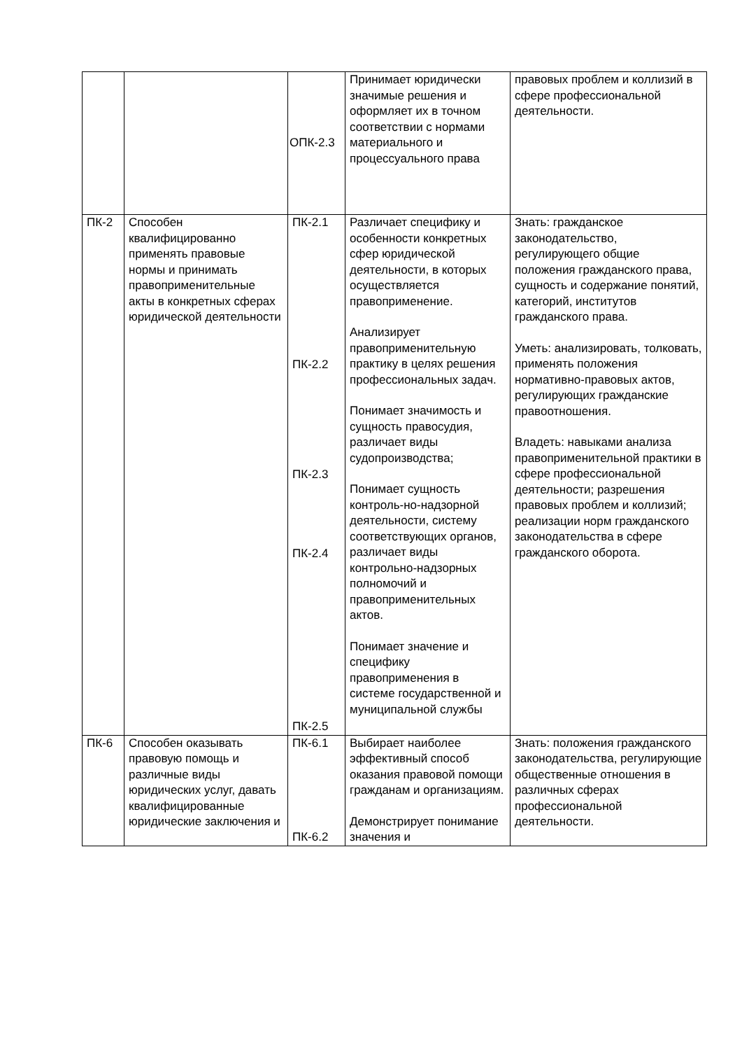| | | ОПК-2.3 | Принимает юридически значимые решения и оформляет их в точном соответствии с нормами материального и процессуального права | правовых проблем и коллизий в сфере профессиональной деятельности. |
| ПК-2 | Способен квалифицированно применять правовые нормы и принимать правоприменительные акты в конкретных сферах юридической деятельности | ПК-2.1 ПК-2.2 ПК-2.3 ПК-2.4 ПК-2.5 | Различает специфику и особенности конкретных сфер юридической деятельности, в которых осуществляется правоприменение. Анализирует правоприменительную практику в целях решения профессиональных задач. Понимает значимость и сущность правосудия, различает виды судопроизводства; Понимает сущность контроль-но-надзорной деятельности, систему соответствующих органов, различает виды контрольно-надзорных полномочий и правоприменительных актов. Понимает значение и специфику правоприменения в системе государственной и муниципальной службы | Знать: гражданское законодательство, регулирующего общие положения гражданского права, сущность и содержание понятий, категорий, институтов гражданского права. Уметь: анализировать, толковать, применять положения нормативно-правовых актов, регулирующих гражданские правоотношения. Владеть: навыками анализа правоприменительной практики в сфере профессиональной деятельности; разрешения правовых проблем и коллизий; реализации норм гражданского законодательства в сфере гражданского оборота. |
| ПК-6 | Способен оказывать правовую помощь и различные виды юридических услуг, давать квалифицированные юридические заключения и | ПК-6.1 ПК-6.2 | Выбирает наиболее эффективный способ оказания правовой помощи гражданам и организациям. Демонстрирует понимание значения и | Знать: положения гражданского законодательства, регулирующие общественные отношения в различных сферах профессиональной деятельности. |